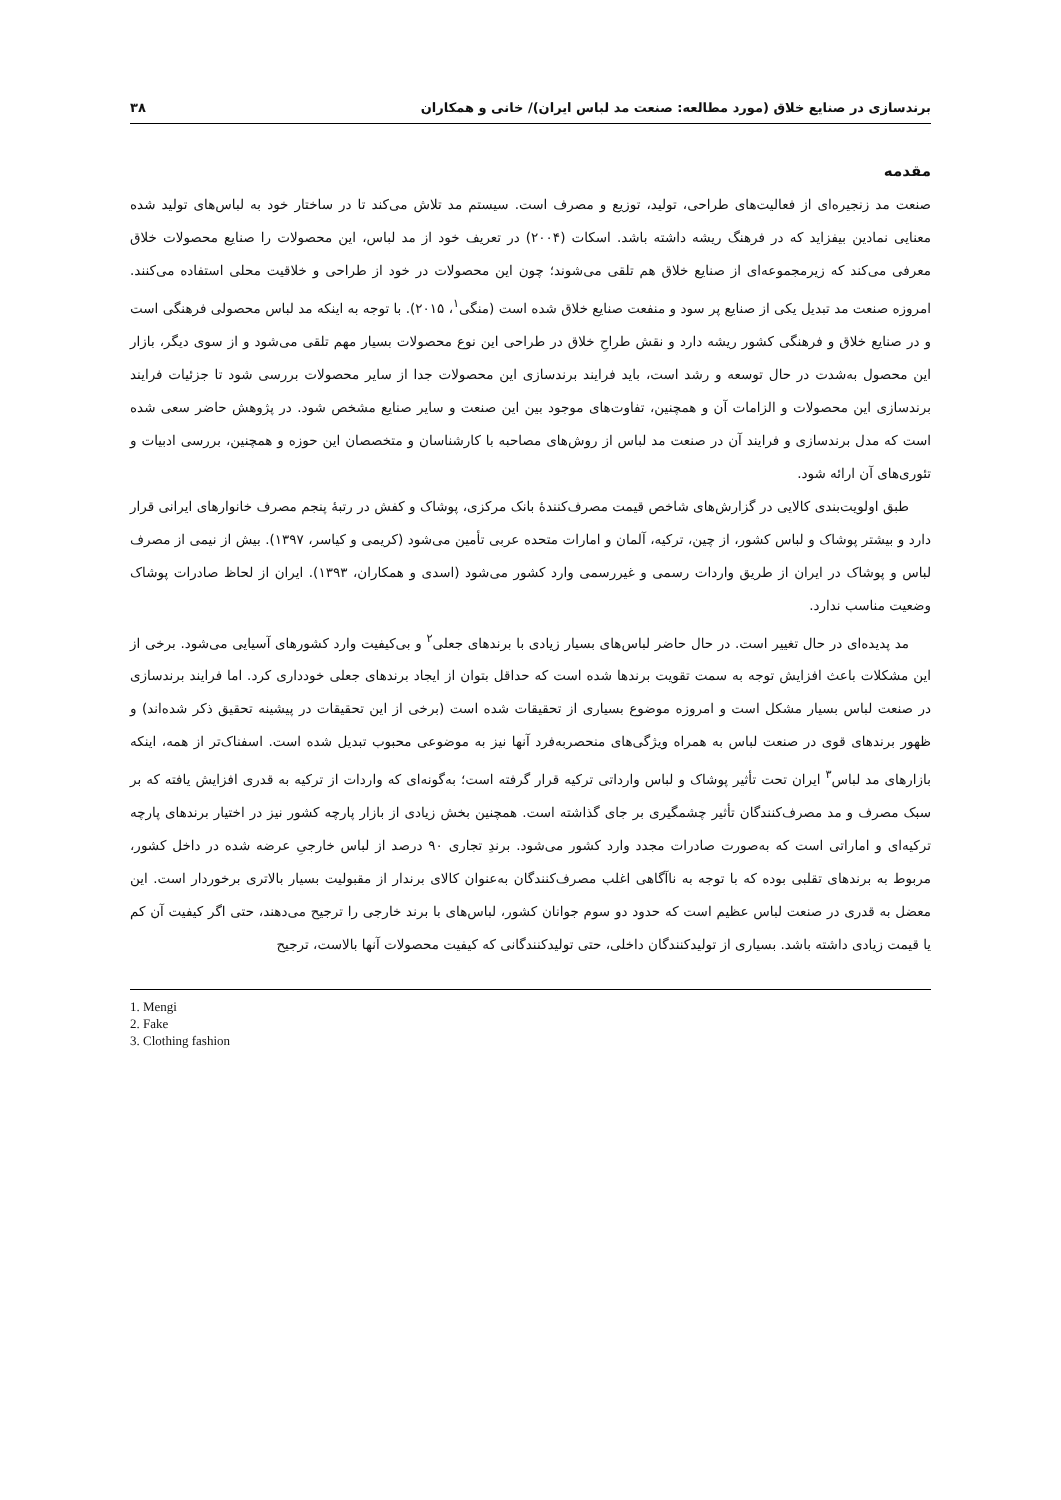برندسازی در صنایع خلاق (مورد مطالعه: صنعت مد لباس ایران)/ خانی و همکاران ۳۸
مقدمه
صنعت مد زنجیره‌ای از فعالیت‌های طراحی، تولید، توزیع و مصرف است. سیستم مد تلاش می‌کند تا در ساختار خود به لباس‌های تولید شده معنایی نمادین بیفزاید که در فرهنگ ریشه داشته باشد. اسکات (۲۰۰۴) در تعریف خود از مد لباس، این محصولات را صنایع محصولات خلاق معرفی می‌کند که زیرمجموعه‌ای از صنایع خلاق هم تلقی می‌شوند؛ چون این محصولات در خود از طراحی و خلاقیت محلی استفاده می‌کنند. امروزه صنعت مد تبدیل یکی از صنایع پر سود و منفعت صنایع خلاق شده است (منگی<sup>۱</sup>، ۲۰۱۵). با توجه به اینکه مد لباس محصولی فرهنگی است و در صنایع خلاق و فرهنگی کشور ریشه دارد و نقش طراحِ خلاق در طراحی این نوع محصولات بسیار مهم تلقی می‌شود و از سوی دیگر، بازار این محصول به‌شدت در حال توسعه و رشد است، باید فرایند برندسازی این محصولات جدا از سایر محصولات بررسی شود تا جزئیات فرایند برندسازی این محصولات و الزامات آن و همچنین، تفاوت‌های موجود بین این صنعت و سایر صنایع مشخص شود. در پژوهش حاضر سعی شده است که مدل برندسازی و فرایند آن در صنعت مد لباس از روش‌های مصاحبه با کارشناسان و متخصصان این حوزه و همچنین، بررسی ادبیات و تئوری‌های آن ارائه شود.
طبق اولویت‌بندی کالایی در گزارش‌های شاخص قیمت مصرف‌کنندهٔ بانک مرکزی، پوشاک و کفش در رتبهٔ پنجم مصرف خانوارهای ایرانی قرار دارد و بیشتر پوشاک و لباس کشور، از چین، ترکیه، آلمان و امارات متحده عربی تأمین می‌شود (کریمی و کیاسر، ۱۳۹۷). بیش از نیمی از مصرف لباس و پوشاک در ایران از طریق واردات رسمی و غیررسمی وارد کشور می‌شود (اسدی و همکاران، ۱۳۹۳). ایران از لحاظ صادرات پوشاک وضعیت مناسب ندارد.
مد پدیده‌ای در حال تغییر است. در حال حاضر لباس‌های بسیار زیادی با برندهای جعلی<sup>۲</sup> و بی‌کیفیت وارد کشورهای آسیایی می‌شود. برخی از این مشکلات باعث افزایش توجه به سمت تقویت برندها شده است که حداقل بتوان از ایجاد برندهای جعلی خودداری کرد. اما فرایند برندسازی در صنعت لباس بسیار مشکل است و امروزه موضوع بسیاری از تحقیقات شده است (برخی از این تحقیقات در پیشینه تحقیق ذکر شده‌اند) و ظهور برندهای قوی در صنعت لباس به همراه ویژگی‌های منحصربه‌فرد آنها نیز به موضوعی محبوب تبدیل شده است. اسفناک‌تر از همه، اینکه بازارهای مد لباس<sup>۳</sup> ایران تحت تأثیر پوشاک و لباس وارداتی ترکیه قرار گرفته است؛ به‌گونه‌ای که واردات از ترکیه به قدری افزایش یافته که بر سبک مصرف و مد مصرف‌کنندگان تأثیر چشمگیری بر جای گذاشته است. همچنین بخش زیادی از بازار پارچه کشور نیز در اختیار برندهای پارچه ترکیه‌ای و اماراتی است که به‌صورت صادرات مجدد وارد کشور می‌شود. برندِ تجاری ۹۰ درصد از لباس خارجیِ عرضه شده در داخل کشور، مربوط به برندهای تقلبی بوده که با توجه به ناآگاهی اغلب مصرف‌کنندگان به‌عنوان کالای برندار از مقبولیت بسیار بالاتری برخوردار است. این معضل به قدری در صنعت لباس عظیم است که حدود دو سوم جوانان کشور، لباس‌های با برند خارجی را ترجیح می‌دهند، حتی اگر کیفیت آن کم یا قیمت زیادی داشته باشد. بسیاری از تولیدکنندگان داخلی، حتی تولیدکنندگانی که کیفیت محصولات آنها بالاست، ترجیح
1. Mengi
2. Fake
3. Clothing fashion